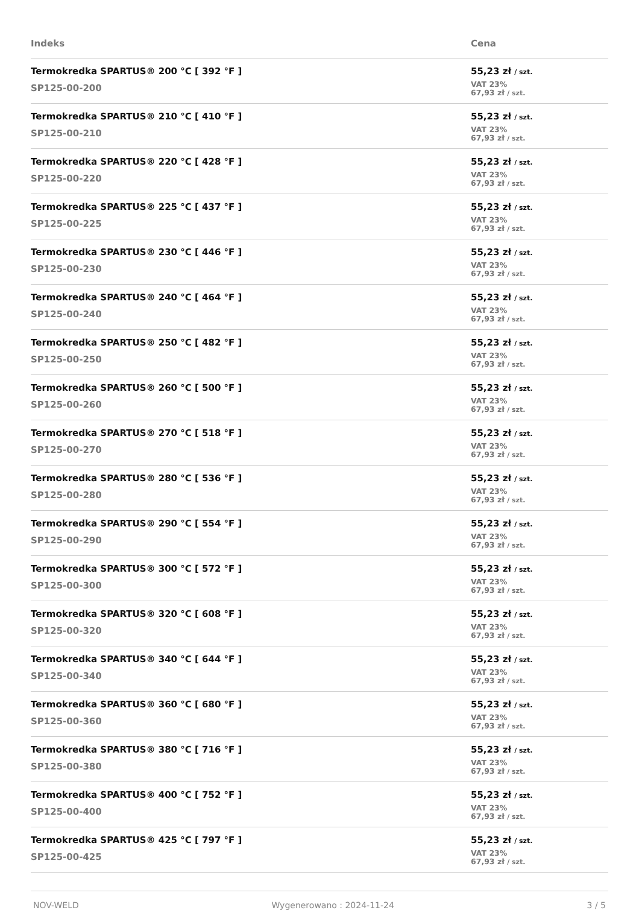| Indeks | Cena |
| --- | --- |
| Termokredka SPARTUS® 200 °C [ 392 °F ] SP125-00-200 | 55,23 zł / szt. VAT 23% 67,93 zł / szt. |
| Termokredka SPARTUS® 210 °C [ 410 °F ] SP125-00-210 | 55,23 zł / szt. VAT 23% 67,93 zł / szt. |
| Termokredka SPARTUS® 220 °C [ 428 °F ] SP125-00-220 | 55,23 zł / szt. VAT 23% 67,93 zł / szt. |
| Termokredka SPARTUS® 225 °C [ 437 °F ] SP125-00-225 | 55,23 zł / szt. VAT 23% 67,93 zł / szt. |
| Termokredka SPARTUS® 230 °C [ 446 °F ] SP125-00-230 | 55,23 zł / szt. VAT 23% 67,93 zł / szt. |
| Termokredka SPARTUS® 240 °C [ 464 °F ] SP125-00-240 | 55,23 zł / szt. VAT 23% 67,93 zł / szt. |
| Termokredka SPARTUS® 250 °C [ 482 °F ] SP125-00-250 | 55,23 zł / szt. VAT 23% 67,93 zł / szt. |
| Termokredka SPARTUS® 260 °C [ 500 °F ] SP125-00-260 | 55,23 zł / szt. VAT 23% 67,93 zł / szt. |
| Termokredka SPARTUS® 270 °C [ 518 °F ] SP125-00-270 | 55,23 zł / szt. VAT 23% 67,93 zł / szt. |
| Termokredka SPARTUS® 280 °C [ 536 °F ] SP125-00-280 | 55,23 zł / szt. VAT 23% 67,93 zł / szt. |
| Termokredka SPARTUS® 290 °C [ 554 °F ] SP125-00-290 | 55,23 zł / szt. VAT 23% 67,93 zł / szt. |
| Termokredka SPARTUS® 300 °C [ 572 °F ] SP125-00-300 | 55,23 zł / szt. VAT 23% 67,93 zł / szt. |
| Termokredka SPARTUS® 320 °C [ 608 °F ] SP125-00-320 | 55,23 zł / szt. VAT 23% 67,93 zł / szt. |
| Termokredka SPARTUS® 340 °C [ 644 °F ] SP125-00-340 | 55,23 zł / szt. VAT 23% 67,93 zł / szt. |
| Termokredka SPARTUS® 360 °C [ 680 °F ] SP125-00-360 | 55,23 zł / szt. VAT 23% 67,93 zł / szt. |
| Termokredka SPARTUS® 380 °C [ 716 °F ] SP125-00-380 | 55,23 zł / szt. VAT 23% 67,93 zł / szt. |
| Termokredka SPARTUS® 400 °C [ 752 °F ] SP125-00-400 | 55,23 zł / szt. VAT 23% 67,93 zł / szt. |
| Termokredka SPARTUS® 425 °C [ 797 °F ] SP125-00-425 | 55,23 zł / szt. VAT 23% 67,93 zł / szt. |
NOV-WELD Wygenerowano : 2024-11-24 3 / 5